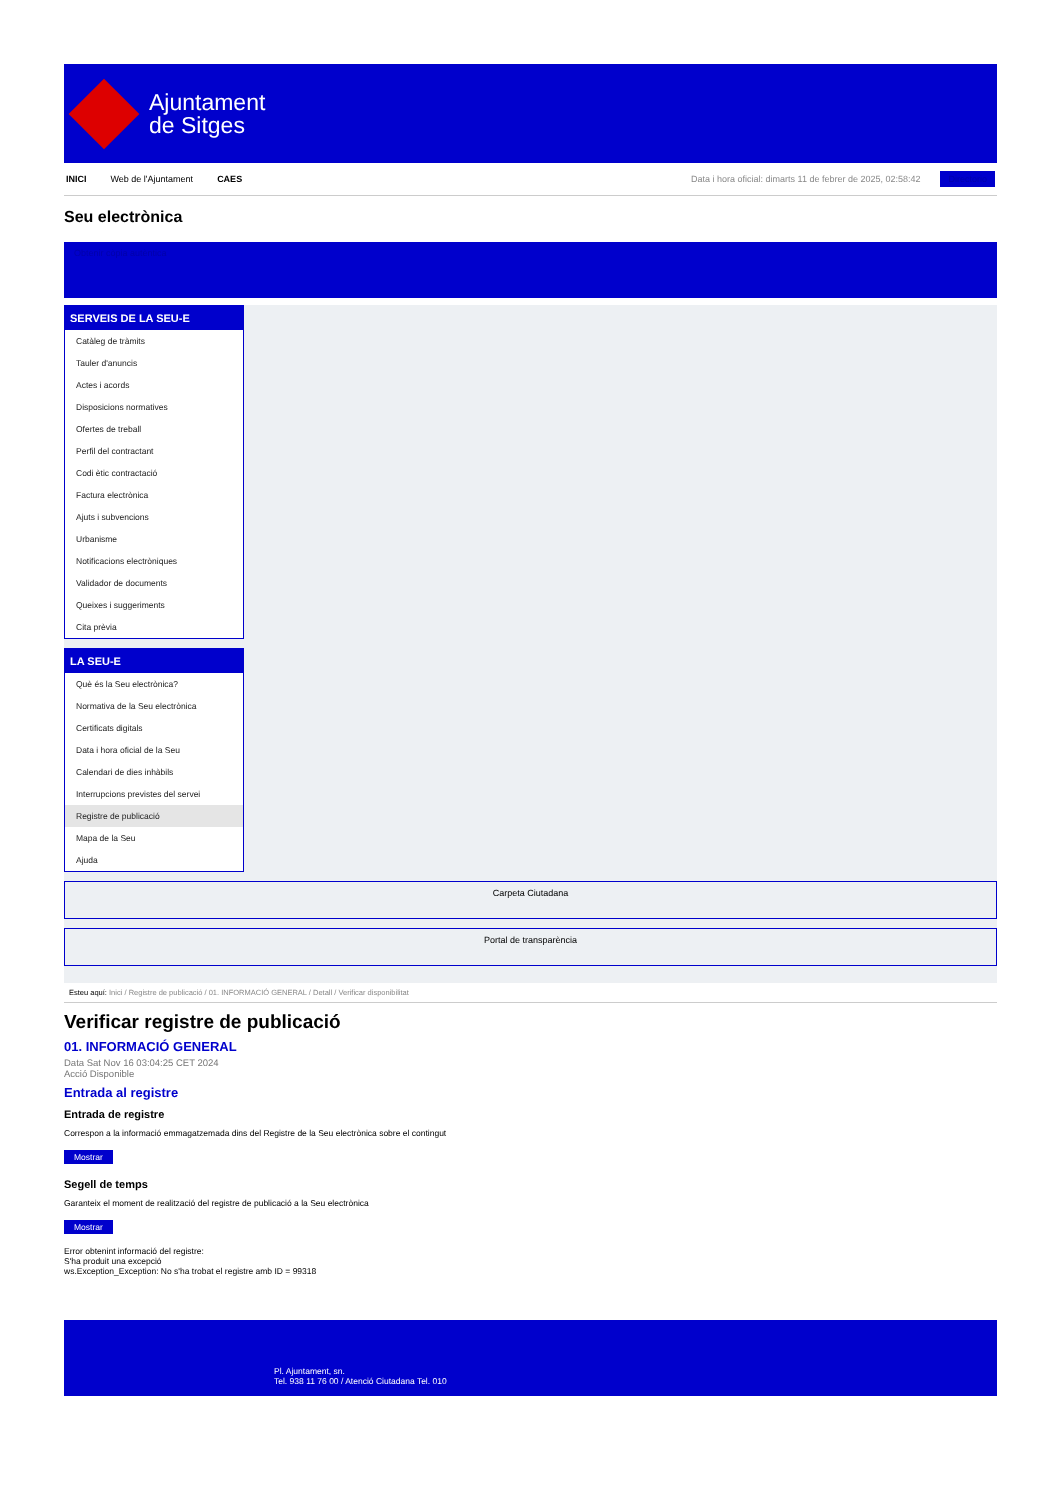Ajuntament
de Sitges
INICI Web de l'Ajuntament CAES Data i hora oficial: dimarts 11 de febrer de 2025, 02:58:42 Directorio
Seu electrònica
Obtenir còpia autèntica
SERVEIS DE LA SEU-E
Catàleg de tràmits
Tauler d'anuncis
Actes i acords
Disposicions normatives
Ofertes de treball
Perfil del contractant
Codi ètic contractació
Factura electrònica
Ajuts i subvencions
Urbanisme
Notificacions electròniques
Validador de documents
Queixes i suggeriments
Cita prèvia
LA SEU-E
Què és la Seu electrònica?
Normativa de la Seu electrònica
Certificats digitals
Data i hora oficial de la Seu
Calendari de dies inhàbils
Interrupcions previstes del servei
Registre de publicació
Mapa de la Seu
Ajuda
Carpeta Ciutadana
Portal de transparència
Esteu aquí: Inici / Registre de publicació / 01. INFORMACIÓ GENERAL / Detall / Verificar disponibilitat
Verificar registre de publicació
01. INFORMACIÓ GENERAL
Data Sat Nov 16 03:04:25 CET 2024
Acció Disponible
Entrada al registre
Entrada de registre
Correspon a la informació emmagatzemada dins del Registre de la Seu electrònica sobre el contingut
Mostrar
Segell de temps
Garanteix el moment de realització del registre de publicació a la Seu electrònica
Mostrar
Error obtenint informació del registre:
S'ha produit una excepció
ws.Exception_Exception: No s'ha trobat el registre amb ID = 99318
Pl. Ajuntament, sn.
Tel. 938 11 76 00 / Atenció Ciutadana Tel. 010